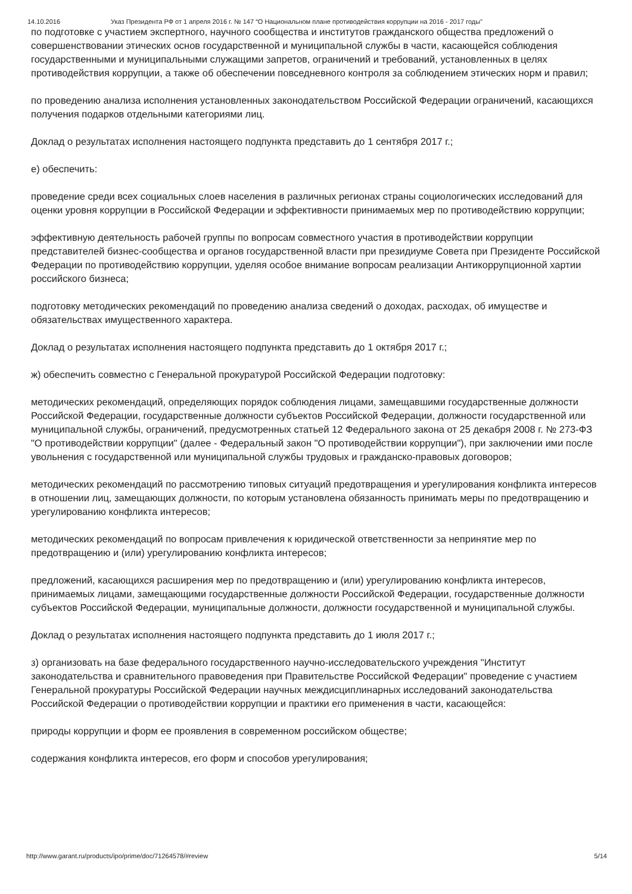14.10.2016 Указ Президента РФ от 1 апреля 2016 г. № 147 “О Национальном плане противодействия коррупции на 2016 - 2017 годы”
по подготовке с участием экспертного, научного сообщества и институтов гражданского общества предложений о совершенствовании этических основ государственной и муниципальной службы в части, касающейся соблюдения государственными и муниципальными служащими запретов, ограничений и требований, установленных в целях противодействия коррупции, а также об обеспечении повседневного контроля за соблюдением этических норм и правил;
по проведению анализа исполнения установленных законодательством Российской Федерации ограничений, касающихся получения подарков отдельными категориями лиц.
Доклад о результатах исполнения настоящего подпункта представить до 1 сентября 2017 г.;
е) обеспечить:
проведение среди всех социальных слоев населения в различных регионах страны социологических исследований для оценки уровня коррупции в Российской Федерации и эффективности принимаемых мер по противодействию коррупции;
эффективную деятельность рабочей группы по вопросам совместного участия в противодействии коррупции представителей бизнес-сообщества и органов государственной власти при президиуме Совета при Президенте Российской Федерации по противодействию коррупции, уделяя особое внимание вопросам реализации Антикоррупционной хартии российского бизнеса;
подготовку методических рекомендаций по проведению анализа сведений о доходах, расходах, об имуществе и обязательствах имущественного характера.
Доклад о результатах исполнения настоящего подпункта представить до 1 октября 2017 г.;
ж) обеспечить совместно с Генеральной прокуратурой Российской Федерации подготовку:
методических рекомендаций, определяющих порядок соблюдения лицами, замещавшими государственные должности Российской Федерации, государственные должности субъектов Российской Федерации, должности государственной или муниципальной службы, ограничений, предусмотренных статьей 12 Федерального закона от 25 декабря 2008 г. № 273-ФЗ "О противодействии коррупции" (далее - Федеральный закон "О противодействии коррупции"), при заключении ими после увольнения с государственной или муниципальной службы трудовых и гражданско-правовых договоров;
методических рекомендаций по рассмотрению типовых ситуаций предотвращения и урегулирования конфликта интересов в отношении лиц, замещающих должности, по которым установлена обязанность принимать меры по предотвращению и урегулированию конфликта интересов;
методических рекомендаций по вопросам привлечения к юридической ответственности за непринятие мер по предотвращению и (или) урегулированию конфликта интересов;
предложений, касающихся расширения мер по предотвращению и (или) урегулированию конфликта интересов, принимаемых лицами, замещающими государственные должности Российской Федерации, государственные должности субъектов Российской Федерации, муниципальные должности, должности государственной и муниципальной службы.
Доклад о результатах исполнения настоящего подпункта представить до 1 июля 2017 г.;
з) организовать на базе федерального государственного научно-исследовательского учреждения "Институт законодательства и сравнительного правоведения при Правительстве Российской Федерации" проведение с участием Генеральной прокуратуры Российской Федерации научных междисциплинарных исследований законодательства Российской Федерации о противодействии коррупции и практики его применения в части, касающейся:
природы коррупции и форм ее проявления в современном российском обществе;
содержания конфликта интересов, его форм и способов урегулирования;
http://www.garant.ru/products/ipo/prime/doc/71264578/#review 5/14